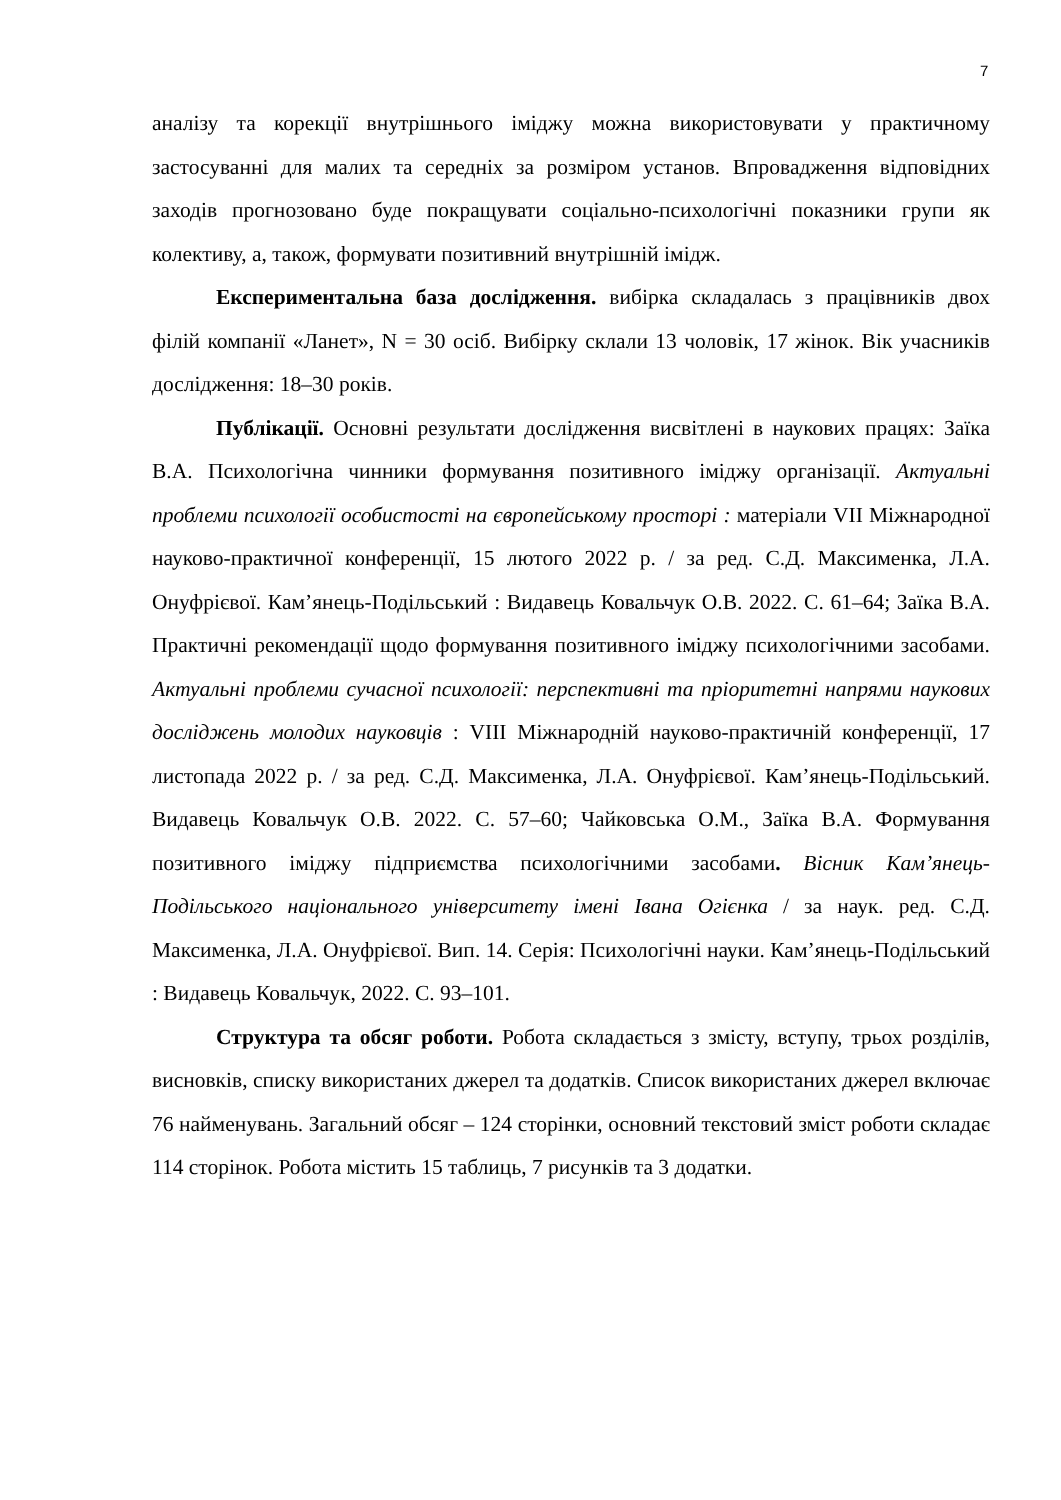7
аналізу та корекції внутрішнього іміджу можна використовувати у практичному застосуванні для малих та середніх за розміром установ. Впровадження відповідних заходів прогнозовано буде покращувати соціально-психологічні показники групи як колективу, а, також, формувати позитивний внутрішній імідж.
Експериментальна база дослідження. вибірка складалась з працівників двох філій компанії «Ланет», N = 30 осіб. Вибірку склали 13 чоловік, 17 жінок. Вік учасників дослідження: 18–30 років.
Публікації. Основні результати дослідження висвітлені в наукових працях: Заїка В.А. Психологічна чинники формування позитивного іміджу організації. Актуальні проблеми психології особистості на європейському просторі : матеріали VII Міжнародної науково-практичної конференції, 15 лютого 2022 р. / за ред. С.Д. Максименка, Л.А. Онуфрієвої. Кам’янець-Подільський : Видавець Ковальчук О.В. 2022. С. 61–64; Заїка В.А. Практичні рекомендації щодо формування позитивного іміджу психологічними засобами. Актуальні проблеми сучасної психології: перспективні та пріоритетні напрями наукових досліджень молодих науковців : VIII Міжнародній науково-практичній конференції, 17 листопада 2022 р. / за ред. С.Д. Максименка, Л.А. Онуфрієвої. Кам’янець-Подільський. Видавець Ковальчук О.В. 2022. С. 57–60; Чайковська О.М., Заїка В.А. Формування позитивного іміджу підприємства психологічними засобами. Вісник Кам’янець-Подільського національного університету імені Івана Огієнка / за наук. ред. С.Д. Максименка, Л.А. Онуфрієвої. Вип. 14. Серія: Психологічні науки. Кам’янець-Подільський : Видавець Ковальчук, 2022. С. 93–101.
Структура та обсяг роботи. Робота складається з змісту, вступу, трьох розділів, висновків, списку використаних джерел та додатків. Список використаних джерел включає 76 найменувань. Загальний обсяг – 124 сторінки, основний текстовий зміст роботи складає 114 сторінок. Робота містить 15 таблиць, 7 рисунків та 3 додатки.